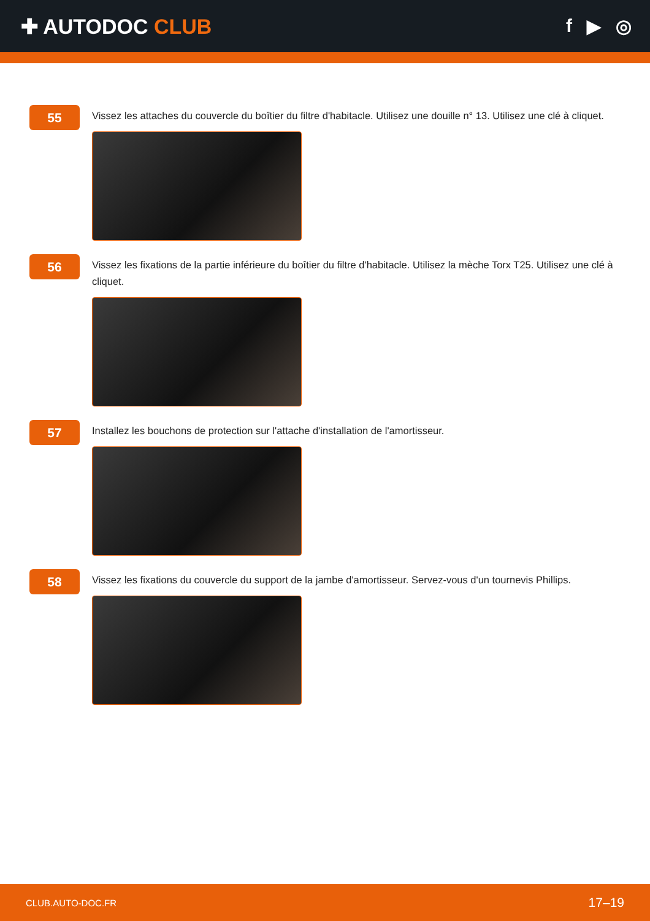✚ AUTODOC CLUB f ▶ ◎
55
Vissez les attaches du couvercle du boîtier du filtre d'habitacle. Utilisez une douille n° 13. Utilisez une clé à cliquet.
56
Vissez les fixations de la partie inférieure du boîtier du filtre d'habitacle. Utilisez la mèche Torx T25. Utilisez une clé à cliquet.
57
Installez les bouchons de protection sur l'attache d'installation de l'amortisseur.
58
Vissez les fixations du couvercle du support de la jambe d'amortisseur. Servez-vous d'un tournevis Phillips.
CLUB.AUTO-DOC.FR 17–19